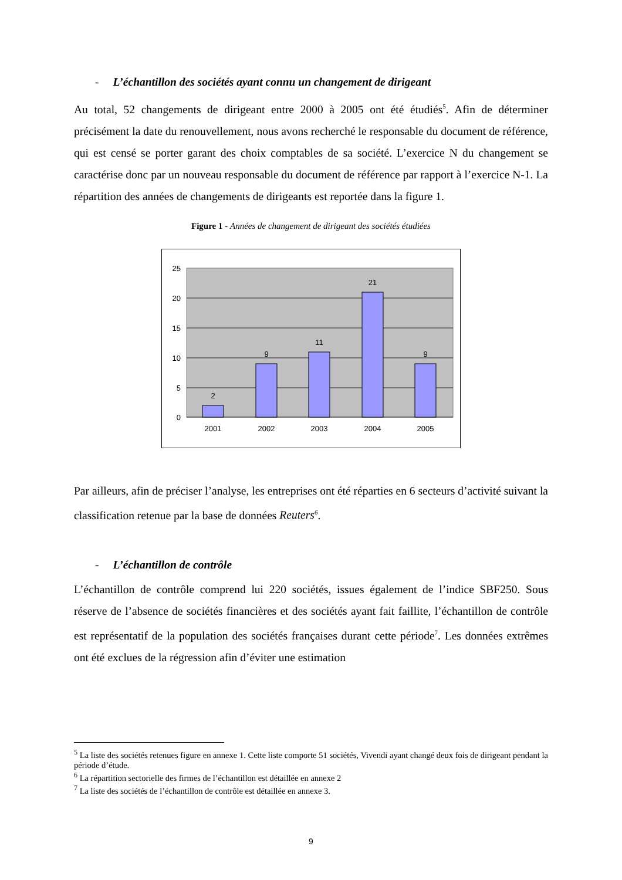- L’échantillon des sociétés ayant connu un changement de dirigeant
Au total, 52 changements de dirigeant entre 2000 à 2005 ont été étudiés<sup>5</sup>. Afin de déterminer précisément la date du renouvellement, nous avons recherché le responsable du document de référence, qui est censé se porter garant des choix comptables de sa société. L’exercice N du changement se caractérise donc par un nouveau responsable du document de référence par rapport à l’exercice N-1. La répartition des années de changements de dirigeants est reportée dans la figure 1.
Figure 1 - Années de changement de dirigeant des sociétés étudiées
25
20
15
10
5
0
2
9
11
21
9
2001
2002
2003
2004
2005
Par ailleurs, afin de préciser l’analyse, les entreprises ont été réparties en 6 secteurs d’activité suivant la classification retenue par la base de données Reuters<sup>6</sup>.
- L’échantillon de contrôle
L’échantillon de contrôle comprend lui 220 sociétés, issues également de l’indice SBF250. Sous réserve de l’absence de sociétés financières et des sociétés ayant fait faillite, l’échantillon de contrôle est représentatif de la population des sociétés françaises durant cette période<sup>7</sup>. Les données extrêmes ont été exclues de la régression afin d’éviter une estimation
<sup>5</sup> La liste des sociétés retenues figure en annexe 1. Cette liste comporte 51 sociétés, Vivendi ayant changé deux fois de dirigeant pendant la période d’étude.
<sup>6</sup> La répartition sectorielle des firmes de l’échantillon est détaillée en annexe 2
<sup>7</sup> La liste des sociétés de l’échantillon de contrôle est détaillée en annexe 3.
9